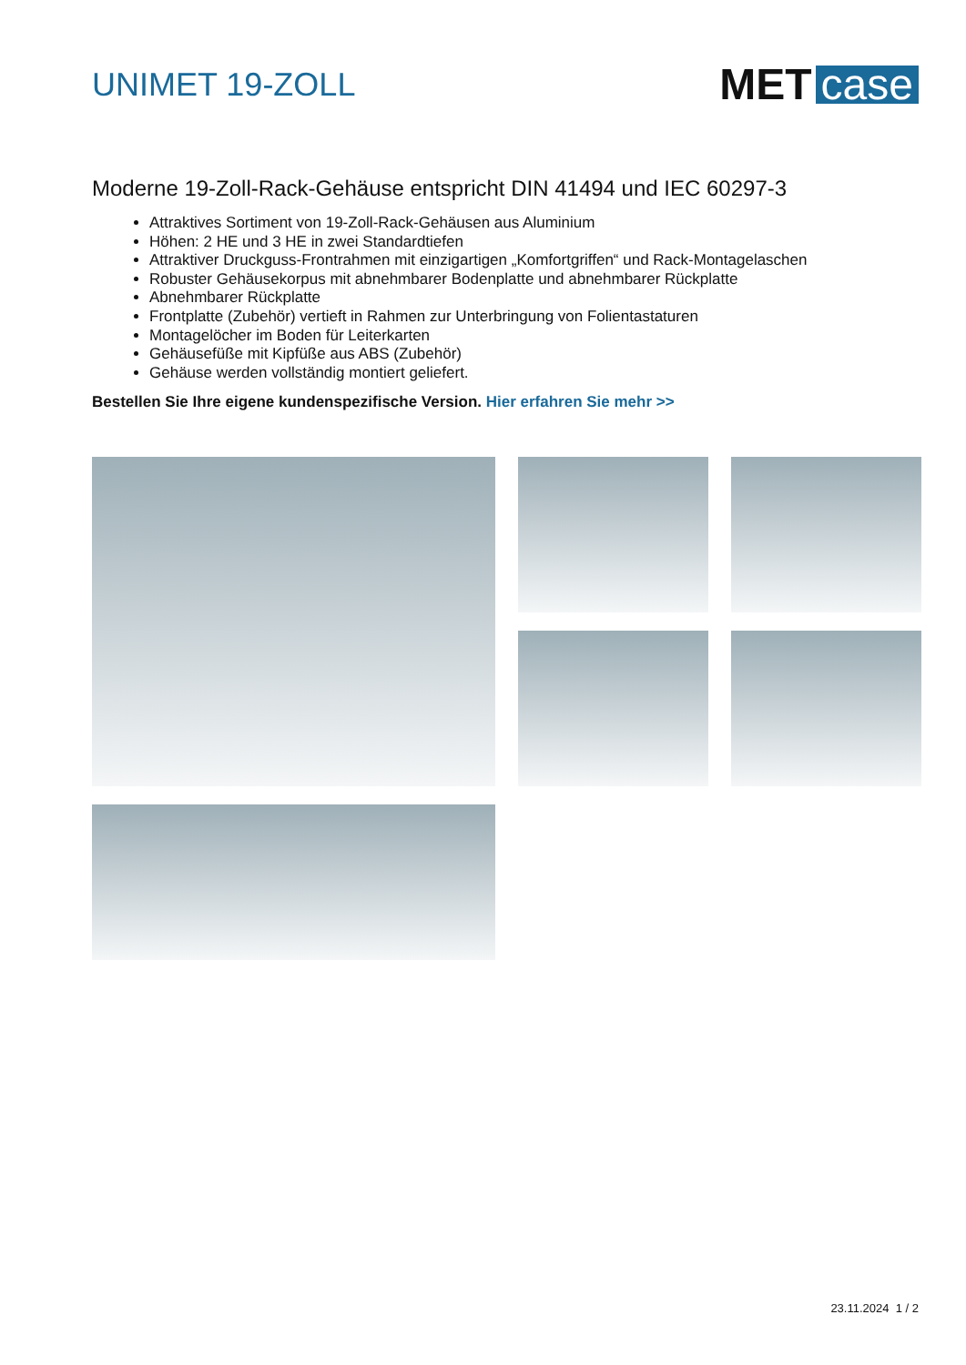UNIMET 19-ZOLL
MET case
Moderne 19-Zoll-Rack-Gehäuse entspricht DIN 41494 und IEC 60297-3
Attraktives Sortiment von 19-Zoll-Rack-Gehäusen aus Aluminium
Höhen: 2 HE und 3 HE in zwei Standardtiefen
Attraktiver Druckguss-Frontrahmen mit einzigartigen „Komfortgriffen“ und Rack-Montagelaschen
Robuster Gehäusekorpus mit abnehmbarer Bodenplatte und abnehmbarer Rückplatte
Abnehmbarer Rückplatte
Frontplatte (Zubehör) vertieft in Rahmen zur Unterbringung von Folientastaturen
Montagelöcher im Boden für Leiterkarten
Gehäusefüße mit Kipfüße aus ABS (Zubehör)
Gehäuse werden vollständig montiert geliefert.
Bestellen Sie Ihre eigene kundenspezifische Version. Hier erfahren Sie mehr >>
23.11.2024 1 / 2